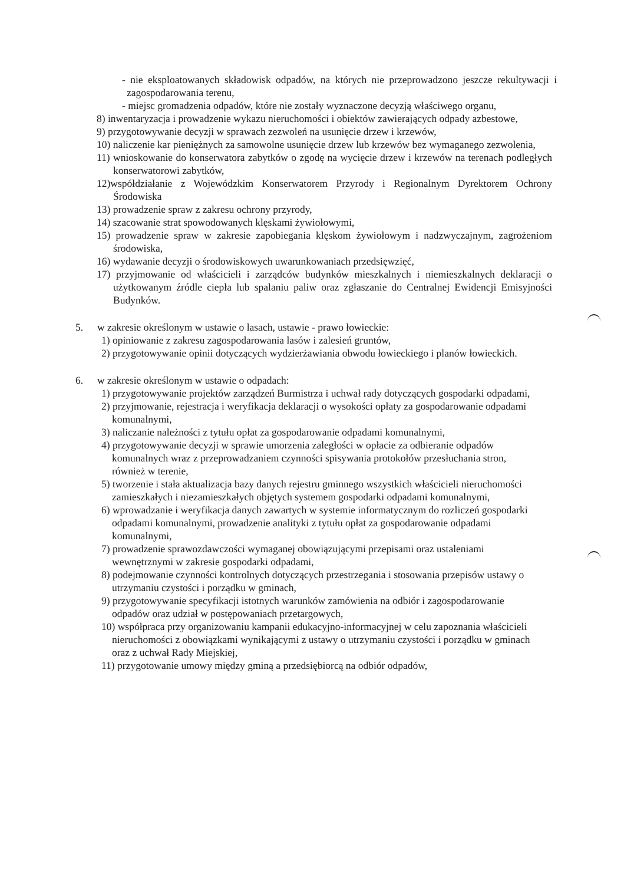- nie eksploatowanych składowisk odpadów, na których nie przeprowadzono jeszcze rekultywacji i zagospodarowania terenu,
- miejsc gromadzenia odpadów, które nie zostały wyznaczone decyzją właściwego organu,
8) inwentaryzacja i prowadzenie wykazu nieruchomości i obiektów zawierających odpady azbestowe,
9) przygotowywanie decyzji w sprawach zezwoleń na usunięcie drzew i krzewów,
10) naliczenie kar pieniężnych za samowolne usunięcie drzew lub krzewów bez wymaganego zezwolenia,
11) wnioskowanie do konserwatora zabytków o zgodę na wycięcie drzew i krzewów na terenach podległych konserwatorowi zabytków,
12)współdziałanie z Wojewódzkim Konserwatorem Przyrody i Regionalnym Dyrektorem Ochrony Środowiska
13) prowadzenie spraw z zakresu ochrony przyrody,
14) szacowanie strat spowodowanych klęskami żywiołowymi,
15) prowadzenie spraw w zakresie zapobiegania klęskom żywiołowym i nadzwyczajnym, zagrożeniom środowiska,
16) wydawanie decyzji o środowiskowych uwarunkowaniach przedsięwzięć,
17) przyjmowanie od właścicieli i zarządców budynków mieszkalnych i niemieszkalnych deklaracji o użytkowanym źródle ciepła lub spalaniu paliw oraz zgłaszanie do Centralnej Ewidencji Emisyjności Budynków.
5. w zakresie określonym w ustawie o lasach, ustawie - prawo łowieckie:
1) opiniowanie z zakresu zagospodarowania lasów i zalesień gruntów,
2) przygotowywanie opinii dotyczących wydzierżawiania obwodu łowieckiego i planów łowieckich.
6. w zakresie określonym w ustawie o odpadach:
1) przygotowywanie projektów zarządzeń Burmistrza i uchwał rady dotyczących gospodarki odpadami,
2) przyjmowanie, rejestracja i weryfikacja deklaracji o wysokości opłaty za gospodarowanie odpadami komunalnymi,
3) naliczanie należności z tytułu opłat za gospodarowanie odpadami komunalnymi,
4) przygotowywanie decyzji w sprawie umorzenia zaległości w opłacie za odbieranie odpadów komunalnych wraz z przeprowadzaniem czynności spisywania protokołów przesłuchania stron, również w terenie,
5) tworzenie i stała aktualizacja bazy danych rejestru gminnego wszystkich właścicieli nieruchomości zamieszkałych i niezamieszkałych objętych systemem gospodarki odpadami komunalnymi,
6) wprowadzanie i weryfikacja danych zawartych w systemie informatycznym do rozliczeń gospodarki odpadami komunalnymi, prowadzenie analityki z tytułu opłat za gospodarowanie odpadami komunalnymi,
7) prowadzenie sprawozdawczości wymaganej obowiązującymi przepisami oraz ustaleniami wewnętrznymi w zakresie gospodarki odpadami,
8) podejmowanie czynności kontrolnych dotyczących przestrzegania i stosowania przepisów ustawy o utrzymaniu czystości i porządku w gminach,
9) przygotowywanie specyfikacji istotnych warunków zamówienia na odbiór i zagospodarowanie odpadów oraz udział w postępowaniach przetargowych,
10) współpraca przy organizowaniu kampanii edukacyjno-informacyjnej w celu zapoznania właścicieli nieruchomości z obowiązkami wynikającymi z ustawy o utrzymaniu czystości i porządku w gminach oraz z uchwał Rady Miejskiej,
11) przygotowanie umowy między gminą a przedsiębiorcą na odbiór odpadów,